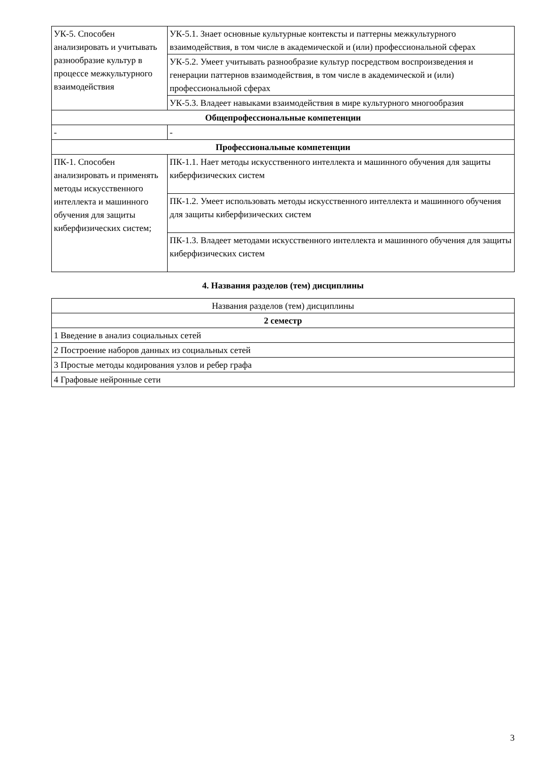| УК-5. Способен анализировать и учитывать разнообразие культур в процессе межкультурного взаимодействия | УК-5.1. Знает основные культурные контексты и паттерны межкультурного взаимодействия, в том числе в академической и (или) профессиональной сферах |
| | УК-5.2. Умеет учитывать разнообразие культур посредством воспроизведения и генерации паттернов взаимодействия, в том числе в академической и (или) профессиональной сферах |
| | УК-5.3. Владеет навыками взаимодействия в мире культурного многообразия |
| Общепрофессиональные компетенции | |
| - | - |
| Профессиональные компетенции | |
| ПК-1. Способен анализировать и применять методы искусственного интеллекта и машинного обучения для защиты киберфизических систем; | ПК-1.1. Нает методы искусственного интеллекта и машинного обучения для защиты киберфизических систем |
| | ПК-1.2. Умеет использовать методы искусственного интеллекта и машинного обучения для защиты киберфизических систем |
| | ПК-1.3. Владеет методами искусственного интеллекта и машинного обучения для защиты киберфизических систем |
4. Названия разделов (тем) дисциплины
| Названия разделов (тем) дисциплины |
| 2 семестр |
| 1 Введение в анализ социальных сетей |
| 2 Построение наборов данных из социальных сетей |
| 3 Простые методы кодирования узлов и ребер графа |
| 4 Графовые нейронные сети |
3